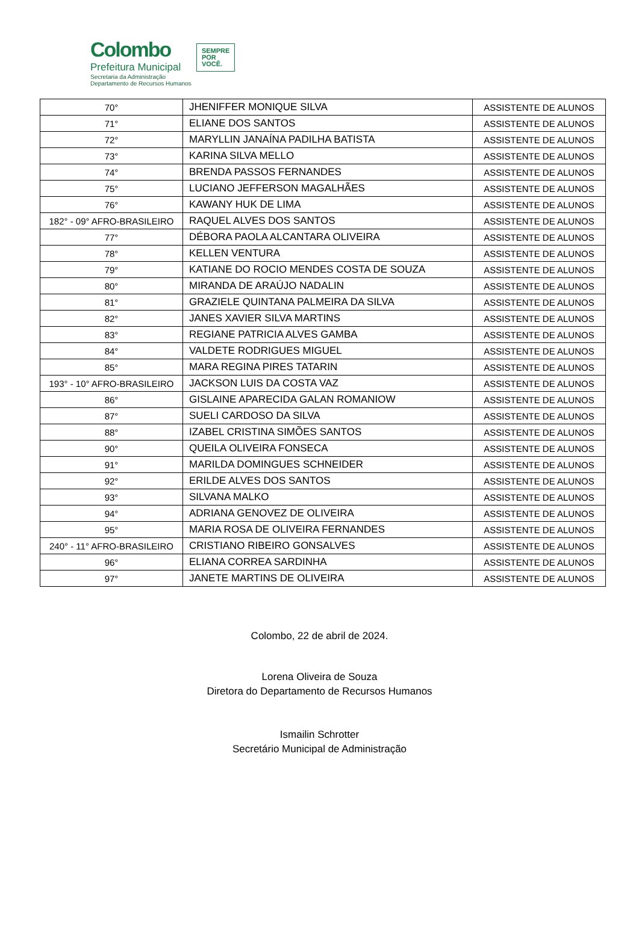Colombo
Prefeitura Municipal
Secretaria da Administração
Departamento de Recursos Humanos
SEMPRE
POR
VOCÊ.
| 70° | JHENIFFER MONIQUE SILVA | ASSISTENTE DE ALUNOS |
| 71° | ELIANE DOS SANTOS | ASSISTENTE DE ALUNOS |
| 72° | MARYLLIN JANAÍNA PADILHA BATISTA | ASSISTENTE DE ALUNOS |
| 73° | KARINA SILVA MELLO | ASSISTENTE DE ALUNOS |
| 74° | BRENDA PASSOS FERNANDES | ASSISTENTE DE ALUNOS |
| 75° | LUCIANO JEFFERSON MAGALHÃES | ASSISTENTE DE ALUNOS |
| 76° | KAWANY HUK DE LIMA | ASSISTENTE DE ALUNOS |
| 182° - 09° AFRO-BRASILEIRO | RAQUEL ALVES DOS SANTOS | ASSISTENTE DE ALUNOS |
| 77° | DÉBORA PAOLA ALCANTARA OLIVEIRA | ASSISTENTE DE ALUNOS |
| 78° | KELLEN VENTURA | ASSISTENTE DE ALUNOS |
| 79° | KATIANE DO ROCIO MENDES COSTA DE SOUZA | ASSISTENTE DE ALUNOS |
| 80° | MIRANDA DE ARAÚJO NADALIN | ASSISTENTE DE ALUNOS |
| 81° | GRAZIELE QUINTANA PALMEIRA DA SILVA | ASSISTENTE DE ALUNOS |
| 82° | JANES XAVIER SILVA MARTINS | ASSISTENTE DE ALUNOS |
| 83° | REGIANE PATRICIA ALVES GAMBA | ASSISTENTE DE ALUNOS |
| 84° | VALDETE RODRIGUES MIGUEL | ASSISTENTE DE ALUNOS |
| 85° | MARA REGINA PIRES TATARIN | ASSISTENTE DE ALUNOS |
| 193° - 10° AFRO-BRASILEIRO | JACKSON LUIS DA COSTA VAZ | ASSISTENTE DE ALUNOS |
| 86° | GISLAINE APARECIDA GALAN ROMANIOW | ASSISTENTE DE ALUNOS |
| 87° | SUELI CARDOSO DA SILVA | ASSISTENTE DE ALUNOS |
| 88° | IZABEL CRISTINA SIMÕES SANTOS | ASSISTENTE DE ALUNOS |
| 90° | QUEILA OLIVEIRA FONSECA | ASSISTENTE DE ALUNOS |
| 91° | MARILDA DOMINGUES SCHNEIDER | ASSISTENTE DE ALUNOS |
| 92° | ERILDE ALVES DOS SANTOS | ASSISTENTE DE ALUNOS |
| 93° | SILVANA MALKO | ASSISTENTE DE ALUNOS |
| 94° | ADRIANA GENOVEZ DE OLIVEIRA | ASSISTENTE DE ALUNOS |
| 95° | MARIA ROSA DE OLIVEIRA FERNANDES | ASSISTENTE DE ALUNOS |
| 240° - 11° AFRO-BRASILEIRO | CRISTIANO RIBEIRO GONSALVES | ASSISTENTE DE ALUNOS |
| 96° | ELIANA CORREA SARDINHA | ASSISTENTE DE ALUNOS |
| 97° | JANETE MARTINS DE OLIVEIRA | ASSISTENTE DE ALUNOS |
Colombo, 22 de abril de 2024.
Lorena Oliveira de Souza
Diretora do Departamento de Recursos Humanos
Ismailin Schrotter
Secretário Municipal de Administração